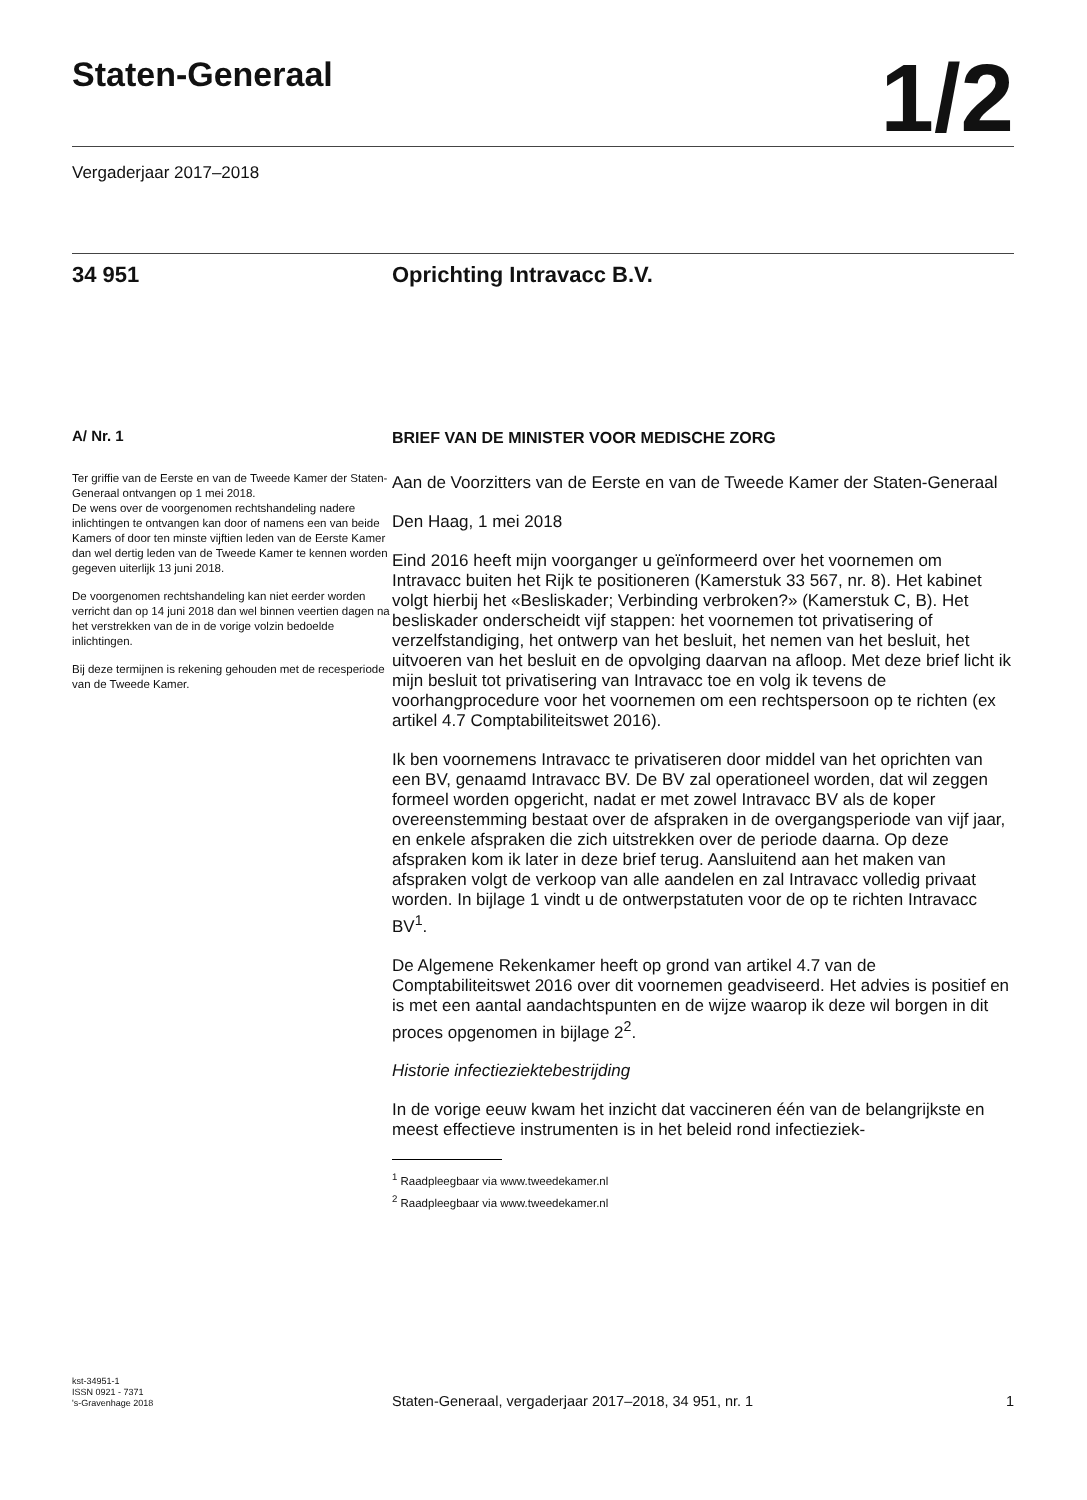Staten-Generaal
1/2
Vergaderjaar 2017–2018
34 951 Oprichting Intravacc B.V.
A/ Nr. 1
Ter griffie van de Eerste en van de Tweede Kamer der Staten-Generaal ontvangen op 1 mei 2018.
De wens over de voorgenomen rechtshandeling nadere inlichtingen te ontvangen kan door of namens een van beide Kamers of door ten minste vijftien leden van de Eerste Kamer dan wel dertig leden van de Tweede Kamer te kennen worden gegeven uiterlijk 13 juni 2018.
De voorgenomen rechtshandeling kan niet eerder worden verricht dan op 14 juni 2018 dan wel binnen veertien dagen na het verstrekken van de in de vorige volzin bedoelde inlichtingen.
Bij deze termijnen is rekening gehouden met de recesperiode van de Tweede Kamer.
BRIEF VAN DE MINISTER VOOR MEDISCHE ZORG
Aan de Voorzitters van de Eerste en van de Tweede Kamer der Staten-Generaal
Den Haag, 1 mei 2018
Eind 2016 heeft mijn voorganger u geïnformeerd over het voornemen om Intravacc buiten het Rijk te positioneren (Kamerstuk 33 567, nr. 8). Het kabinet volgt hierbij het «Besliskader; Verbinding verbroken?» (Kamerstuk C, B). Het besliskader onderscheidt vijf stappen: het voornemen tot privatisering of verzelfstandiging, het ontwerp van het besluit, het nemen van het besluit, het uitvoeren van het besluit en de opvolging daarvan na afloop. Met deze brief licht ik mijn besluit tot privatisering van Intravacc toe en volg ik tevens de voorhangprocedure voor het voornemen om een rechtspersoon op te richten (ex artikel 4.7 Comptabiliteitswet 2016).
Ik ben voornemens Intravacc te privatiseren door middel van het oprichten van een BV, genaamd Intravacc BV. De BV zal operationeel worden, dat wil zeggen formeel worden opgericht, nadat er met zowel Intravacc BV als de koper overeenstemming bestaat over de afspraken in de overgangsperiode van vijf jaar, en enkele afspraken die zich uitstrekken over de periode daarna. Op deze afspraken kom ik later in deze brief terug. Aansluitend aan het maken van afspraken volgt de verkoop van alle aandelen en zal Intravacc volledig privaat worden. In bijlage 1 vindt u de ontwerpstatuten voor de op te richten Intravacc BV<sup>1</sup>.
De Algemene Rekenkamer heeft op grond van artikel 4.7 van de Comptabiliteitswet 2016 over dit voornemen geadviseerd. Het advies is positief en is met een aantal aandachtspunten en de wijze waarop ik deze wil borgen in dit proces opgenomen in bijlage 2<sup>2</sup>.
Historie infectieziektebestrijding
In de vorige eeuw kwam het inzicht dat vaccineren één van de belangrijkste en meest effectieve instrumenten is in het beleid rond infectieziek-
<sup>1</sup> Raadpleegbaar via www.tweedekamer.nl
<sup>2</sup> Raadpleegbaar via www.tweedekamer.nl
kst-34951-1
ISSN 0921 - 7371
's-Gravenhage 2018
Staten-Generaal, vergaderjaar 2017–2018, 34 951, nr. 1
1